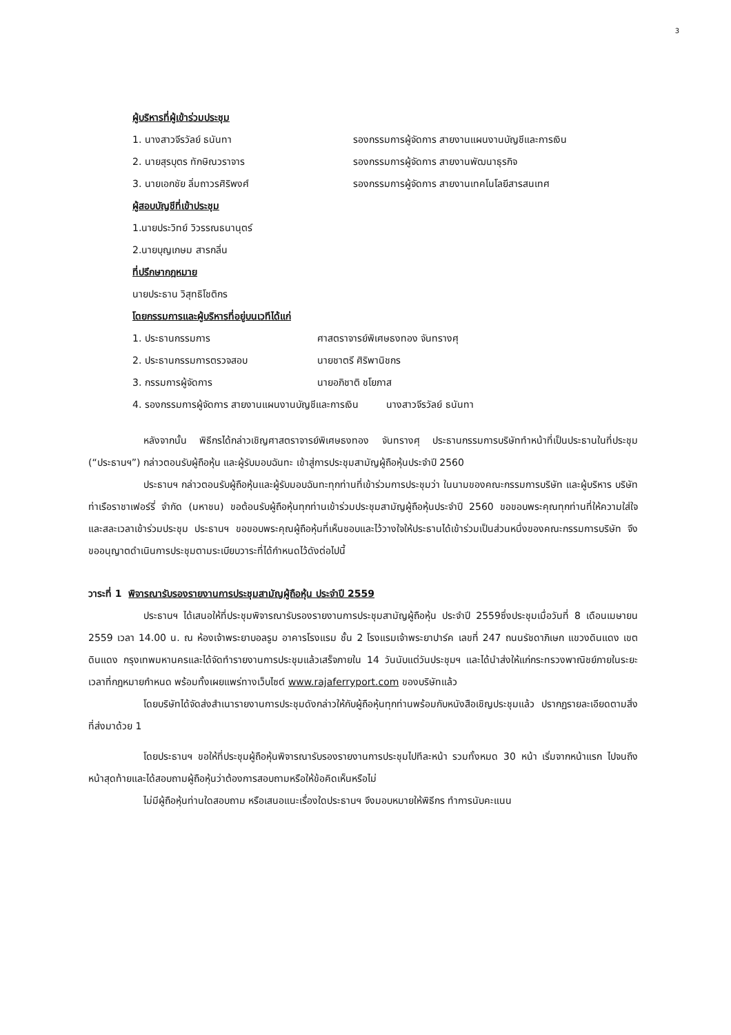3
ผู้บริหารที่ผู้เข้าร่วมประชุม
1. นางสาวจีรวัลย์ ธนันทา รองกรรมการผู้จัดการ สายงานแผนงานบัญชีและการเงิน
2. นายสุรบุตร ทักษิณวราจาร รองกรรมการผู้จัดการ สายงานพัฒนาธุรกิจ
3. นายเอกชัย ลิ่มถาวรศิริพงศ์ รองกรรมการผู้จัดการ สายงานเทคโนโลยีสารสนเทศ
ผู้สอบบัญชีที่เข้าประชุม
1.นายประวิทย์ วิวรรณธนานุตร์
2.นายบุญเกษม สารกลิ่น
ที่ปรึกษากฎหมาย
นายประธาน วิสุทธิโชติกร
โดยกรรมการและผู้บริหารที่อยู่บนเวทีได้แก่
1. ประธานกรรมการ ศาสตราจารย์พิเศษธงทอง จันทรางศุ
2. ประธานกรรมการตรวจสอบ นายชาตรี ศิริพานิชกร
3. กรรมการผู้จัดการ นายอภิชาติ ชโยภาส
4. รองกรรมการผู้จัดการ สายงานแผนงานบัญชีและการเงิน นางสาวจีรวัลย์ ธนันทา
หลังจากนั้น พิธีกรได้กล่าวเชิญศาสตราจารย์พิเศษธงทอง จันทรางศุ ประธานกรรมการบริษัททำหน้าที่เป็นประธานในที่ประชุม (“ประธานฯ”) กล่าวตอนรับผู้ถือหุ้น และผู้รับมอบฉันทะ เข้าสู่การประชุมสามัญผู้ถือหุ้นประจำปี 2560
ประธานฯ กล่าวตอนรับผู้ถือหุ้นและผู้รับมอบฉันทะทุกท่านที่เข้าร่วมการประชุมว่า ในนามของคณะกรรมการบริษัท และผู้บริหาร บริษัท ท่าเรือราชาเฟอร์รี่ จำกัด (มหาชน) ขอต้อนรับผู้ถือหุ้นทุกท่านเข้าร่วมประชุมสามัญผู้ถือหุ้นประจำปี 2560 ขอขอบพระคุณทุกท่านที่ให้ความใส่ใจ และสละเวลาเข้าร่วมประชุม ประธานฯ ขอขอบพระคุณผู้ถือหุ้นที่เห็นชอบและไว้วางใจให้ประธานได้เข้าร่วมเป็นส่วนหนึ่งของคณะกรรมการบริษัท จึงขออนุญาตดำเนินการประชุมตามระเบียบวาระที่ได้กำหนดไว้ดังต่อไปนี้
วาระที่ 1 พิจารณารับรองรายงานการประชุมสามัญผู้ถือหุ้น ประจำปี 2559
ประธานฯ ได้เสนอให้ที่ประชุมพิจารณารับรองรายงานการประชุมสามัญผู้ถือหุ้น ประจำปี 2559ซึ่งประชุมเมื่อวันที่ 8 เดือนเมษายน 2559 เวลา 14.00 น. ณ ห้องเจ้าพระยาบอลรูม อาคารโรงแรม ชั้น 2 โรงแรมเจ้าพระยาปาร์ค เลขที่ 247 ถนนรัชดาภิเษก แขวงดินแดง เขตดินแดง กรุงเทพมหานครและได้จัดทำรายงานการประชุมแล้วเสร็จภายใน 14 วันนับแต่วันประชุมฯ และได้นำส่งให้แก่กระทรวงพาณิชย์ภายในระยะเวลาที่กฎหมายกำหนด พร้อมทั้งเผยแพร่ทางเว็บไซต์ www.rajaferryport.com ของบริษัทแล้ว
โดยบริษัทได้จัดส่งสำเนารายงานการประชุมดังกล่าวให้กับผู้ถือหุ้นทุกท่านพร้อมกับหนังสือเชิญประชุมแล้ว ปรากฏรายละเอียดตามสิ่งที่ส่งมาด้วย 1
โดยประธานฯ ขอให้ที่ประชุมผู้ถือหุ้นพิจารณารับรองรายงานการประชุมไปทีละหน้า รวมทั้งหมด 30 หน้า เริ่มจากหน้าแรก ไปจนถึงหน้าสุดท้ายและได้สอบถามผู้ถือหุ้นว่าต้องการสอบถามหรือให้ข้อคิดเห็นหรือไม่
ไม่มีผู้ถือหุ้นท่านใดสอบถาม หรือเสนอแนะเรื่องใดประธานฯ จึงมอบหมายให้พิธีกร ทำการนับคะแนน